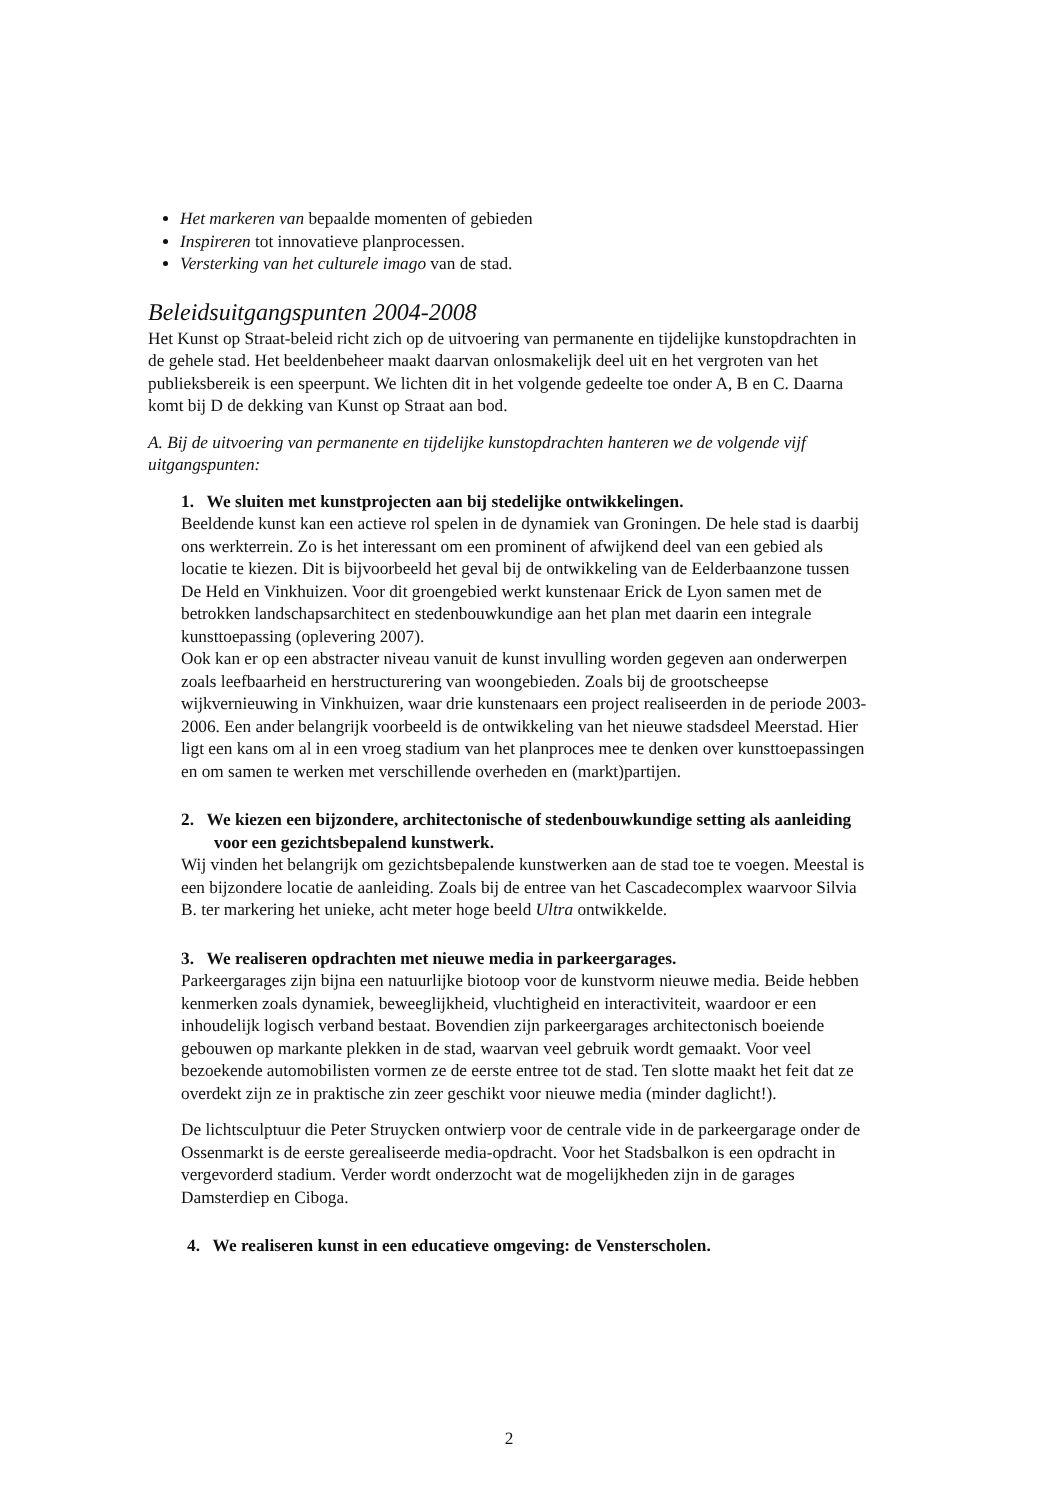Het markeren van bepaalde momenten of gebieden
Inspireren tot innovatieve planprocessen.
Versterking van het culturele imago van de stad.
Beleidsuitgangspunten 2004-2008
Het Kunst op Straat-beleid richt zich op de uitvoering van permanente en tijdelijke kunstopdrachten in de gehele stad. Het beeldenbeheer maakt daarvan onlosmakelijk deel uit en het vergroten van het publieksbereik is een speerpunt. We lichten dit in het volgende gedeelte toe onder A, B en C. Daarna komt bij D de dekking van Kunst op Straat aan bod.
A. Bij de uitvoering van permanente en tijdelijke kunstopdrachten hanteren we de volgende vijf uitgangspunten:
1. We sluiten met kunstprojecten aan bij stedelijke ontwikkelingen.
Beeldende kunst kan een actieve rol spelen in de dynamiek van Groningen. De hele stad is daarbij ons werkterrein. Zo is het interessant om een prominent of afwijkend deel van een gebied als locatie te kiezen. Dit is bijvoorbeeld het geval bij de ontwikkeling van de Eelderbaanzone tussen De Held en Vinkhuizen. Voor dit groengebied werkt kunstenaar Erick de Lyon samen met de betrokken landschapsarchitect en stedenbouwkundige aan het plan met daarin een integrale kunsttoepassing (oplevering 2007).
Ook kan er op een abstracter niveau vanuit de kunst invulling worden gegeven aan onderwerpen zoals leefbaarheid en herstructurering van woongebieden. Zoals bij de grootscheepse wijkvernieuwing in Vinkhuizen, waar drie kunstenaars een project realiseerden in de periode 2003-2006. Een ander belangrijk voorbeeld is de ontwikkeling van het nieuwe stadsdeel Meerstad. Hier ligt een kans om al in een vroeg stadium van het planproces mee te denken over kunsttoepassingen en om samen te werken met verschillende overheden en (markt)partijen.
2. We kiezen een bijzondere, architectonische of stedenbouwkundige setting als aanleiding voor een gezichtsbepalend kunstwerk.
Wij vinden het belangrijk om gezichtsbepalende kunstwerken aan de stad toe te voegen. Meestal is een bijzondere locatie de aanleiding. Zoals bij de entree van het Cascadecomplex waarvoor Silvia B. ter markering het unieke, acht meter hoge beeld Ultra ontwikkelde.
3. We realiseren opdrachten met nieuwe media in parkeergarages.
Parkeergarages zijn bijna een natuurlijke biotoop voor de kunstvorm nieuwe media. Beide hebben kenmerken zoals dynamiek, beweeglijkheid, vluchtigheid en interactiviteit, waardoor er een inhoudelijk logisch verband bestaat. Bovendien zijn parkeergarages architectonisch boeiende gebouwen op markante plekken in de stad, waarvan veel gebruik wordt gemaakt. Voor veel bezoekende automobilisten vormen ze de eerste entree tot de stad. Ten slotte maakt het feit dat ze overdekt zijn ze in praktische zin zeer geschikt voor nieuwe media (minder daglicht!).
De lichtsculptuur die Peter Struycken ontwierp voor de centrale vide in de parkeergarage onder de Ossenmarkt is de eerste gerealiseerde media-opdracht. Voor het Stadsbalkon is een opdracht in vergevorderd stadium. Verder wordt onderzocht wat de mogelijkheden zijn in de garages Damsterdiep en Ciboga.
4. We realiseren kunst in een educatieve omgeving: de Vensterscholen.
2